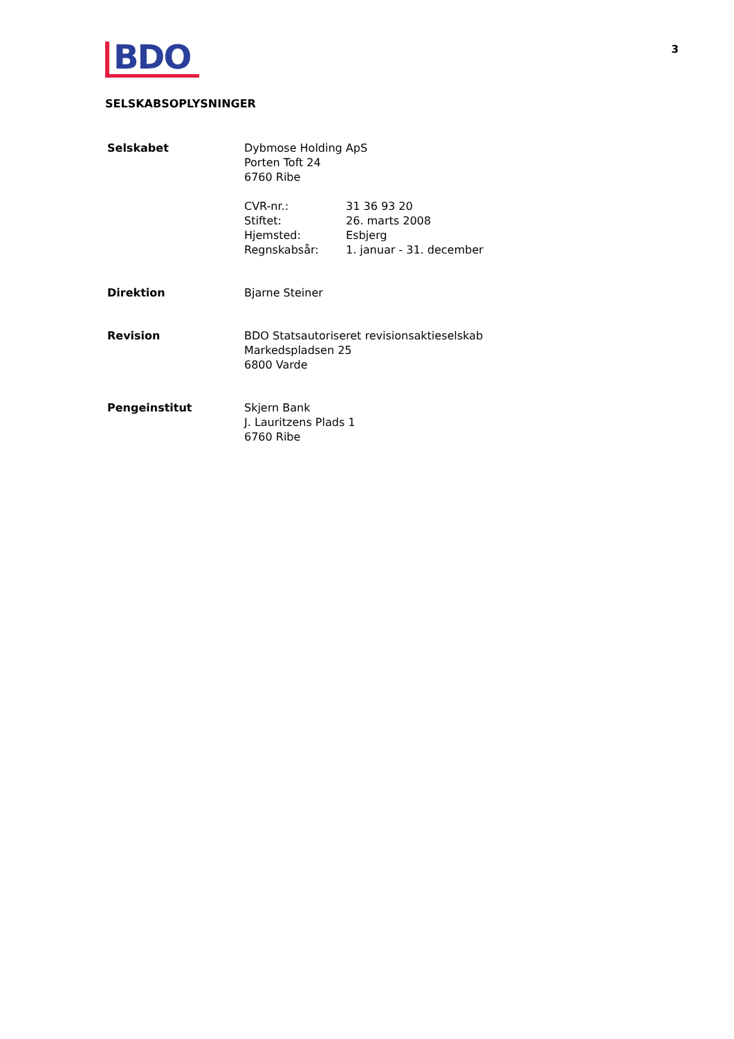BDO
3
SELSKABSOPLYSNINGER
Selskabet Dybmose Holding ApS
Porten Toft 24
6760 Ribe
CVR-nr.: 31 36 93 20
Stiftet: 26. marts 2008
Hjemsted: Esbjerg
Regnskabsår: 1. januar - 31. december
Direktion Bjarne Steiner
Revision BDO Statsautoriseret revisionsaktieselskab
Markedspladsen 25
6800 Varde
Pengeinstitut Skjern Bank
J. Lauritzens Plads 1
6760 Ribe